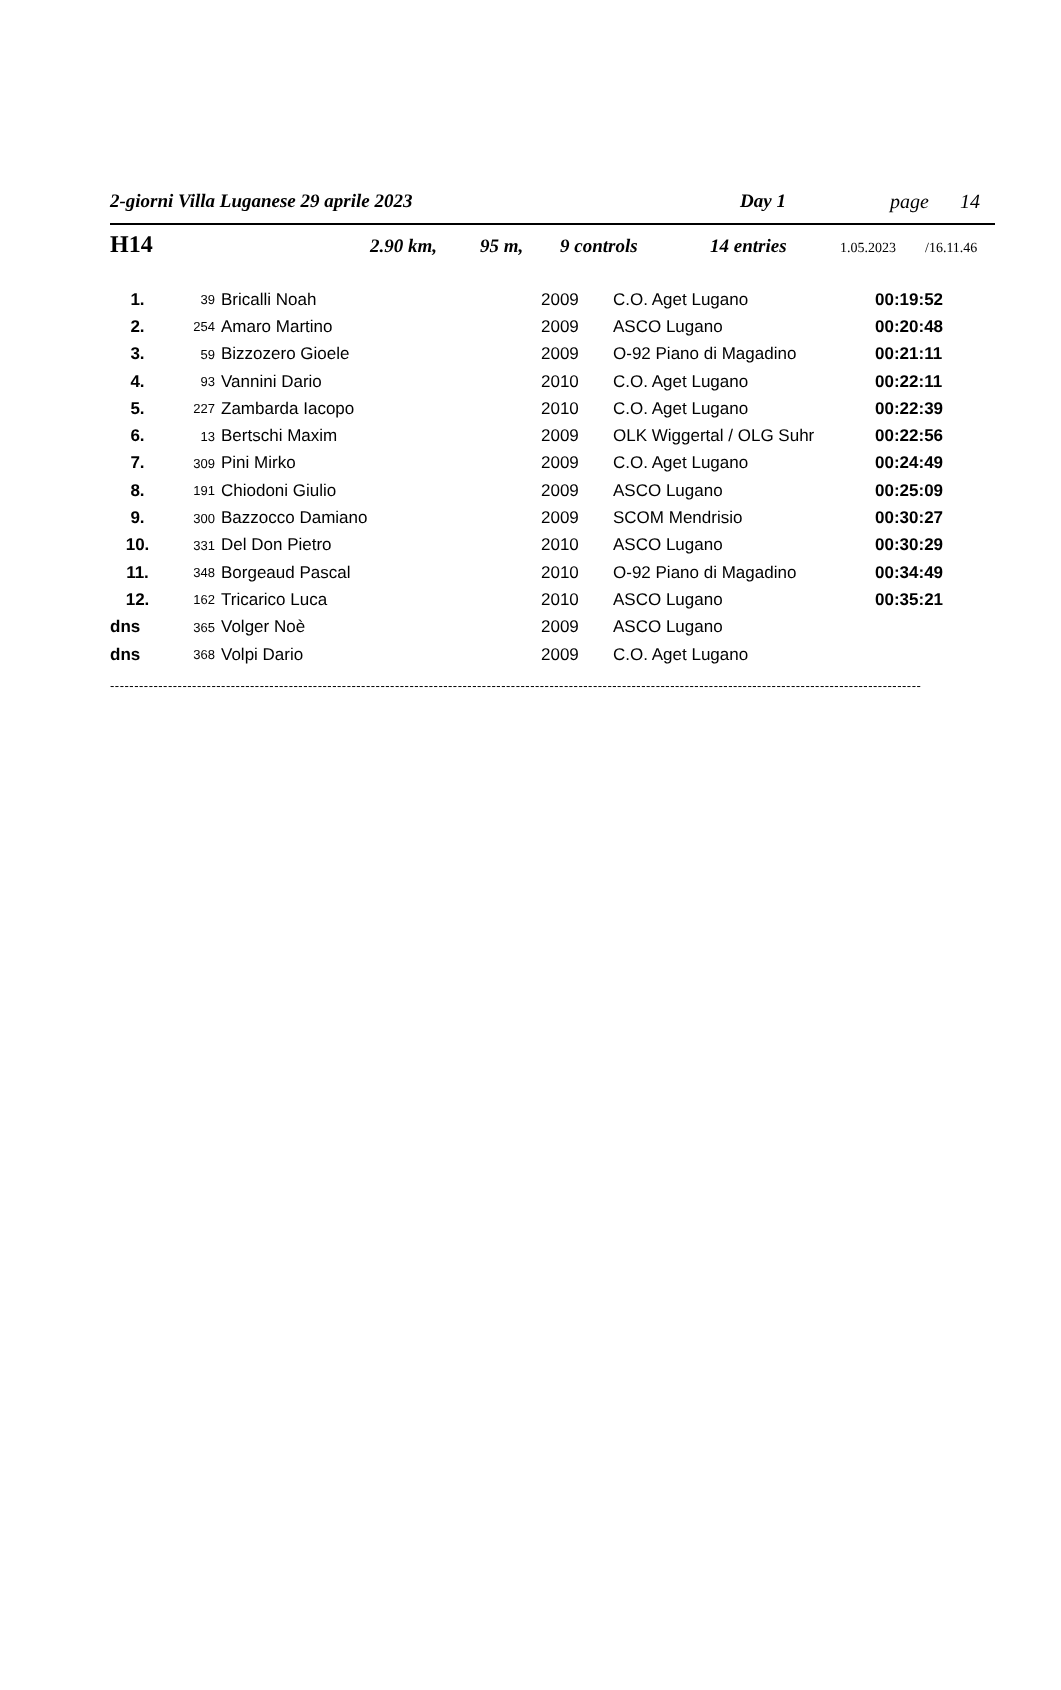2-giorni Villa Luganese 29 aprile 2023 Day 1 page 14
H14 2.90 km, 95 m, 9 controls 14 entries 1.05.2023 /16.11.46
| 1. | 39 | Bricalli Noah | 2009 | C.O. Aget Lugano | 00:19:52 |
| 2. | 254 | Amaro Martino | 2009 | ASCO Lugano | 00:20:48 |
| 3. | 59 | Bizzozero Gioele | 2009 | O-92 Piano di Magadino | 00:21:11 |
| 4. | 93 | Vannini Dario | 2010 | C.O. Aget Lugano | 00:22:11 |
| 5. | 227 | Zambarda Iacopo | 2010 | C.O. Aget Lugano | 00:22:39 |
| 6. | 13 | Bertschi Maxim | 2009 | OLK Wiggertal / OLG Suhr | 00:22:56 |
| 7. | 309 | Pini Mirko | 2009 | C.O. Aget Lugano | 00:24:49 |
| 8. | 191 | Chiodoni Giulio | 2009 | ASCO Lugano | 00:25:09 |
| 9. | 300 | Bazzocco Damiano | 2009 | SCOM Mendrisio | 00:30:27 |
| 10. | 331 | Del Don Pietro | 2010 | ASCO Lugano | 00:30:29 |
| 11. | 348 | Borgeaud Pascal | 2010 | O-92 Piano di Magadino | 00:34:49 |
| 12. | 162 | Tricarico Luca | 2010 | ASCO Lugano | 00:35:21 |
| dns | 365 | Volger Noè | 2009 | ASCO Lugano | |
| dns | 368 | Volpi Dario | 2009 | C.O. Aget Lugano | |
------------------------------------------------------------------------------------------------------------------------------------------------------------------------